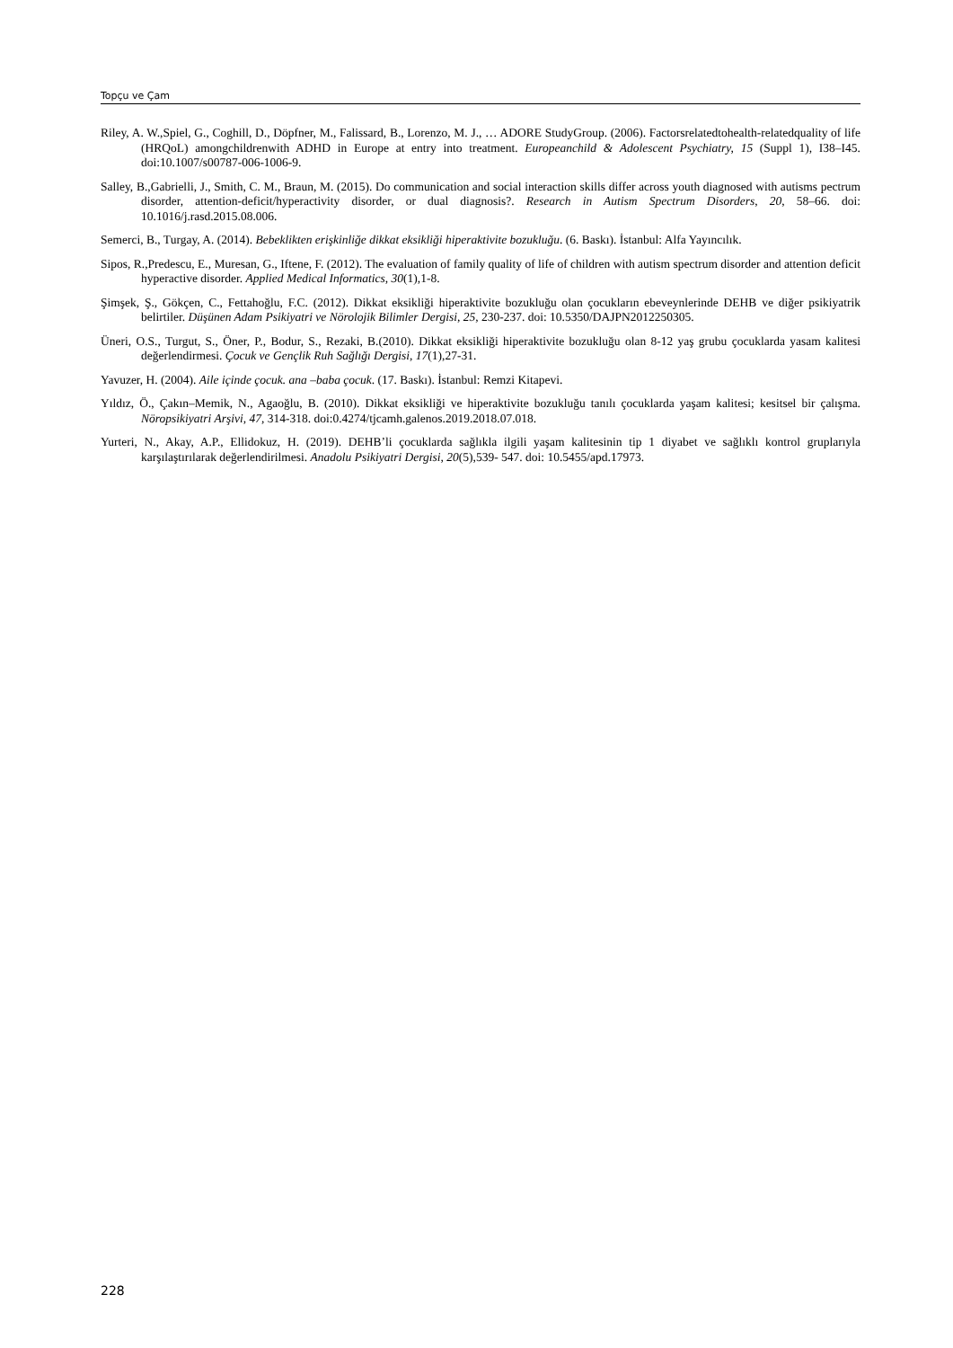Topçu ve Çam
Riley, A. W.,Spiel, G., Coghill, D., Döpfner, M., Falissard, B., Lorenzo, M. J., … ADORE StudyGroup. (2006). Factorsrelatedtohealth-relatedquality of life (HRQoL) amongchildrenwith ADHD in Europe at entry into treatment. Europeanchild & Adolescent Psychiatry, 15 (Suppl 1), I38–I45. doi:10.1007/s00787-006-1006-9.
Salley, B.,Gabrielli, J., Smith, C. M., Braun, M. (2015). Do communication and social interaction skills differ across youth diagnosed with autisms pectrum disorder, attention-deficit/hyperactivity disorder, or dual diagnosis?. Research in Autism Spectrum Disorders, 20, 58–66. doi: 10.1016/j.rasd.2015.08.006.
Semerci, B., Turgay, A. (2014). Bebeklikten erişkinliğe dikkat eksikliği hiperaktivite bozukluğu. (6. Baskı). İstanbul: Alfa Yayıncılık.
Sipos, R.,Predescu, E., Muresan, G., Iftene, F. (2012). The evaluation of family quality of life of children with autism spectrum disorder and attention deficit hyperactive disorder. Applied Medical Informatics, 30(1),1-8.
Şimşek, Ş., Gökçen, C., Fettahoğlu, F.C. (2012). Dikkat eksikliği hiperaktivite bozukluğu olan çocukların ebeveynlerinde DEHB ve diğer psikiyatrik belirtiler. Düşünen Adam Psikiyatri ve Nörolojik Bilimler Dergisi, 25, 230-237. doi: 10.5350/DAJPN2012250305.
Üneri, O.S., Turgut, S., Öner, P., Bodur, S., Rezaki, B.(2010). Dikkat eksikliği hiperaktivite bozukluğu olan 8-12 yaş grubu çocuklarda yasam kalitesi değerlendirmesi. Çocuk ve Gençlik Ruh Sağlığı Dergisi, 17(1),27-31.
Yavuzer, H. (2004). Aile içinde çocuk. ana –baba çocuk. (17. Baskı). İstanbul: Remzi Kitapevi.
Yıldız, Ö., Çakın–Memik, N., Agaoğlu, B. (2010). Dikkat eksikliği ve hiperaktivite bozukluğu tanılı çocuklarda yaşam kalitesi; kesitsel bir çalışma. Nöropsikiyatri Arşivi, 47, 314-318. doi:0.4274/tjcamh.galenos.2019.2018.07.018.
Yurteri, N., Akay, A.P., Ellidokuz, H. (2019). DEHB’li çocuklarda sağlıkla ilgili yaşam kalitesinin tip 1 diyabet ve sağlıklı kontrol gruplarıyla karşılaştırılarak değerlendirilmesi. Anadolu Psikiyatri Dergisi, 20(5),539- 547. doi: 10.5455/apd.17973.
228